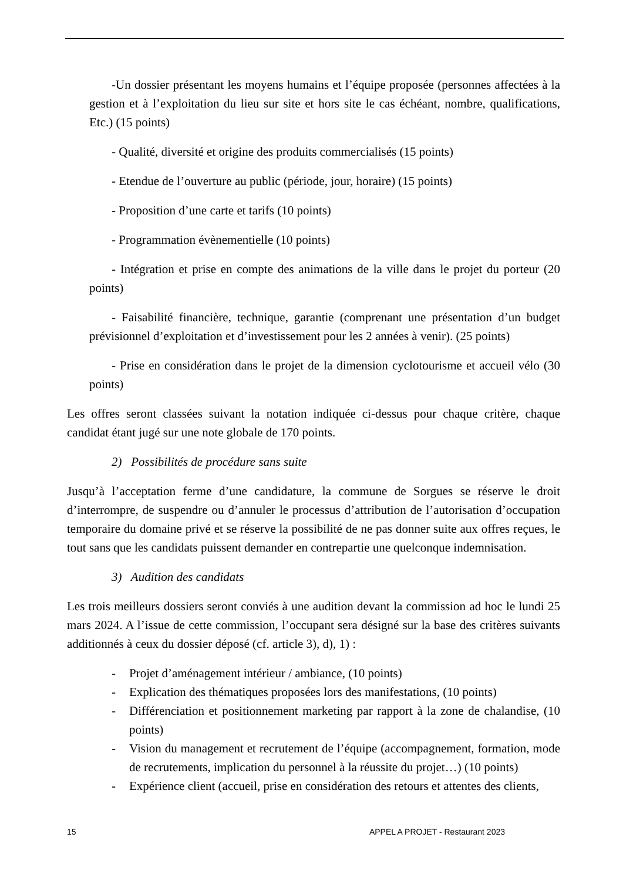-Un dossier présentant les moyens humains et l’équipe proposée (personnes affectées à la gestion et à l’exploitation du lieu sur site et hors site le cas échéant, nombre, qualifications, Etc.) (15 points)
- Qualité, diversité et origine des produits commercialisés (15 points)
- Etendue de l’ouverture au public (période, jour, horaire) (15 points)
- Proposition d’une carte et tarifs (10 points)
- Programmation évènementielle (10 points)
- Intégration et prise en compte des animations de la ville dans le projet du porteur (20 points)
- Faisabilité financière, technique, garantie (comprenant une présentation d’un budget prévisionnel d’exploitation et d’investissement pour les 2 années à venir). (25 points)
- Prise en considération dans le projet de la dimension cyclotourisme et accueil vélo (30 points)
Les offres seront classées suivant la notation indiquée ci-dessus pour chaque critère, chaque candidat étant jugé sur une note globale de 170 points.
2) Possibilités de procédure sans suite
Jusqu’à l’acceptation ferme d’une candidature, la commune de Sorgues se réserve le droit d’interrompre, de suspendre ou d’annuler le processus d’attribution de l’autorisation d’occupation temporaire du domaine privé et se réserve la possibilité de ne pas donner suite aux offres reçues, le tout sans que les candidats puissent demander en contrepartie une quelconque indemnisation.
3) Audition des candidats
Les trois meilleurs dossiers seront conviés à une audition devant la commission ad hoc le lundi 25 mars 2024. A l’issue de cette commission, l’occupant sera désigné sur la base des critères suivants additionnés à ceux du dossier déposé (cf. article 3), d), 1) :
- Projet d’aménagement intérieur / ambiance, (10 points)
- Explication des thématiques proposées lors des manifestations, (10 points)
- Différenciation et positionnement marketing par rapport à la zone de chalandise, (10 points)
- Vision du management et recrutement de l’équipe (accompagnement, formation, mode de recrutements, implication du personnel à la réussite du projet…) (10 points)
- Expérience client (accueil, prise en considération des retours et attentes des clients,
15 APPEL A PROJET - Restaurant 2023